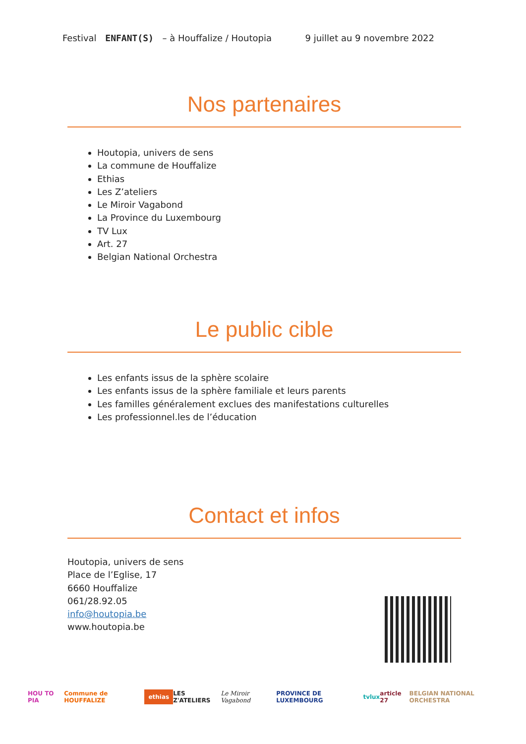Festival ENFANT(S) – à Houffalize / Houtopia 9 juillet au 9 novembre 2022
Nos partenaires
Houtopia, univers de sens
La commune de Houffalize
Ethias
Les Z’ateliers
Le Miroir Vagabond
La Province du Luxembourg
TV Lux
Art. 27
Belgian National Orchestra
Le public cible
Les enfants issus de la sphère scolaire
Les enfants issus de la sphère familiale et leurs parents
Les familles généralement exclues des manifestations culturelles
Les professionnel.les de l’éducation
Contact et infos
Houtopia, univers de sens
Place de l’Eglise, 17
6660 Houffalize
061/28.92.05
info@houtopia.be
www.houtopia.be
HOU TO PIA Commune de HOUFFALIZE ethias LES Z'ATELIERS Le Miroir Vagabond PROVINCE DE LUXEMBOURG tvlux article 27 BELGIAN NATIONAL ORCHESTRA